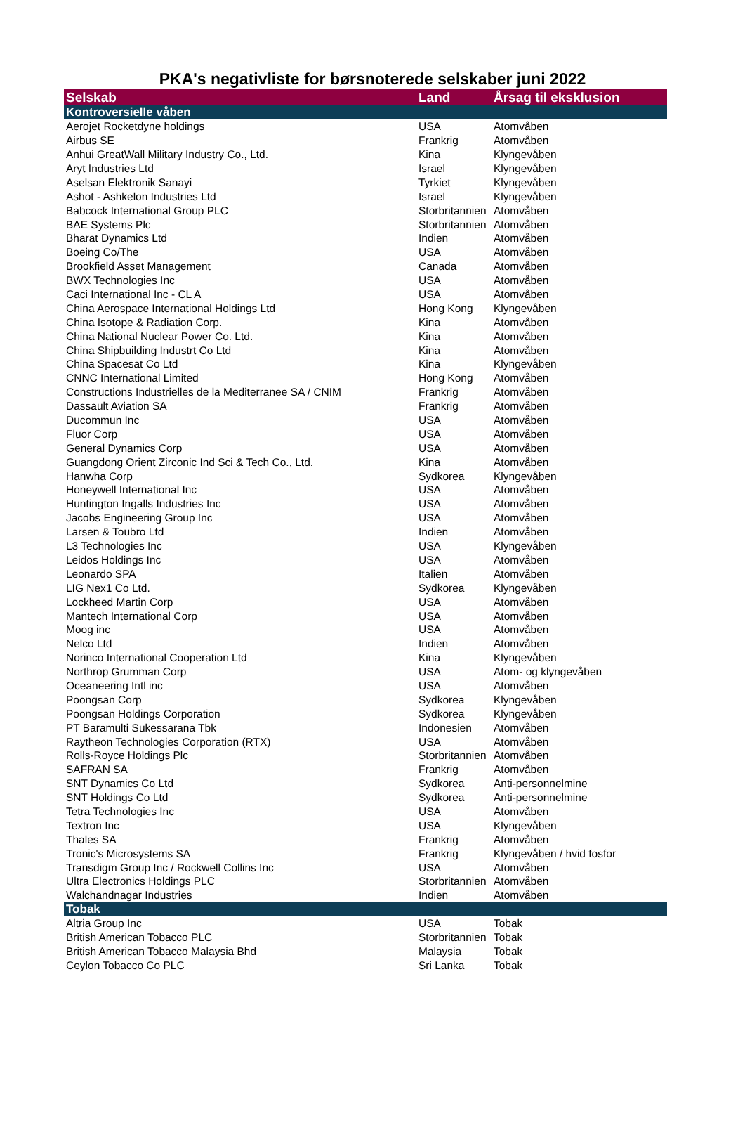PKA's negativliste for børsnoterede selskaber juni 2022
| Selskab | Land | Årsag til eksklusion |
| --- | --- | --- |
| Kontroversielle våben | | |
| Aerojet Rocketdyne holdings | USA | Atomvåben |
| Airbus SE | Frankrig | Atomvåben |
| Anhui GreatWall Military Industry Co., Ltd. | Kina | Klyngevåben |
| Aryt Industries Ltd | Israel | Klyngevåben |
| Aselsan Elektronik Sanayi | Tyrkiet | Klyngevåben |
| Ashot - Ashkelon Industries Ltd | Israel | Klyngevåben |
| Babcock International Group PLC | Storbritannien | Atomvåben |
| BAE Systems Plc | Storbritannien | Atomvåben |
| Bharat Dynamics Ltd | Indien | Atomvåben |
| Boeing Co/The | USA | Atomvåben |
| Brookfield Asset Management | Canada | Atomvåben |
| BWX Technologies Inc | USA | Atomvåben |
| Caci International Inc - CL A | USA | Atomvåben |
| China Aerospace International Holdings Ltd | Hong Kong | Klyngevåben |
| China Isotope & Radiation Corp. | Kina | Atomvåben |
| China National Nuclear Power Co. Ltd. | Kina | Atomvåben |
| China Shipbuilding Industrt Co Ltd | Kina | Atomvåben |
| China Spacesat Co Ltd | Kina | Klyngevåben |
| CNNC International Limited | Hong Kong | Atomvåben |
| Constructions Industrielles de la Mediterranee SA / CNIM | Frankrig | Atomvåben |
| Dassault Aviation SA | Frankrig | Atomvåben |
| Ducommun Inc | USA | Atomvåben |
| Fluor Corp | USA | Atomvåben |
| General Dynamics Corp | USA | Atomvåben |
| Guangdong Orient Zirconic Ind Sci & Tech Co., Ltd. | Kina | Atomvåben |
| Hanwha Corp | Sydkorea | Klyngevåben |
| Honeywell International Inc | USA | Atomvåben |
| Huntington Ingalls Industries Inc | USA | Atomvåben |
| Jacobs Engineering Group Inc | USA | Atomvåben |
| Larsen & Toubro Ltd | Indien | Atomvåben |
| L3 Technologies Inc | USA | Klyngevåben |
| Leidos Holdings Inc | USA | Atomvåben |
| Leonardo SPA | Italien | Atomvåben |
| LIG Nex1 Co Ltd. | Sydkorea | Klyngevåben |
| Lockheed Martin Corp | USA | Atomvåben |
| Mantech International Corp | USA | Atomvåben |
| Moog inc | USA | Atomvåben |
| Nelco Ltd | Indien | Atomvåben |
| Norinco International Cooperation Ltd | Kina | Klyngevåben |
| Northrop Grumman Corp | USA | Atom- og klyngevåben |
| Oceaneering Intl inc | USA | Atomvåben |
| Poongsan Corp | Sydkorea | Klyngevåben |
| Poongsan Holdings Corporation | Sydkorea | Klyngevåben |
| PT Baramulti Sukessarana Tbk | Indonesien | Atomvåben |
| Raytheon Technologies Corporation (RTX) | USA | Atomvåben |
| Rolls-Royce Holdings Plc | Storbritannien | Atomvåben |
| SAFRAN SA | Frankrig | Atomvåben |
| SNT Dynamics Co Ltd | Sydkorea | Anti-personnelmine |
| SNT Holdings Co Ltd | Sydkorea | Anti-personnelmine |
| Tetra Technologies Inc | USA | Atomvåben |
| Textron Inc | USA | Klyngevåben |
| Thales SA | Frankrig | Atomvåben |
| Tronic's Microsystems SA | Frankrig | Klyngevåben / hvid fosfor |
| Transdigm Group Inc / Rockwell Collins Inc | USA | Atomvåben |
| Ultra Electronics Holdings PLC | Storbritannien | Atomvåben |
| Walchandnagar Industries | Indien | Atomvåben |
| Tobak | | |
| Altria Group Inc | USA | Tobak |
| British American Tobacco PLC | Storbritannien | Tobak |
| British American Tobacco Malaysia Bhd | Malaysia | Tobak |
| Ceylon Tobacco Co PLC | Sri Lanka | Tobak |